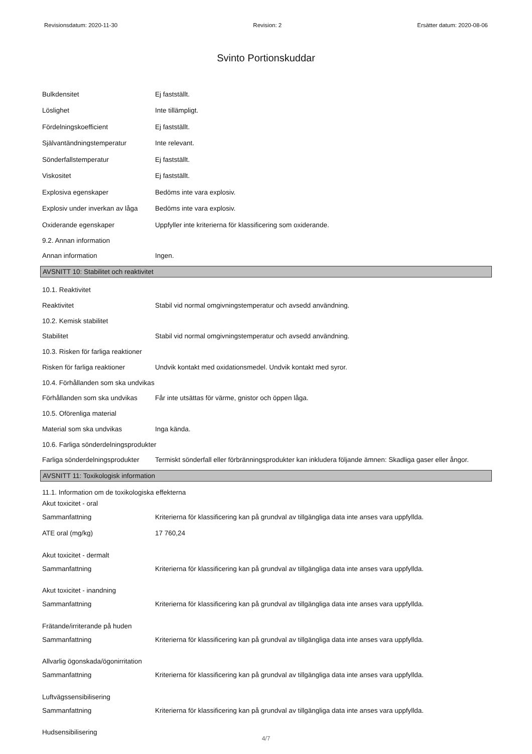Revisionsdatum: 2020-11-30 Revision: 2 Ersätter datum: 2020-08-06
Svinto Portionskuddar
Bulkdensitet Ej fastställt.
Löslighet Inte tillämpligt.
Fördelningskoefficient Ej fastställt.
Självantändningstemperatur Inte relevant.
Sönderfallstemperatur Ej fastställt.
Viskositet Ej fastställt.
Explosiva egenskaper Bedöms inte vara explosiv.
Explosiv under inverkan av låga Bedöms inte vara explosiv.
Oxiderande egenskaper Uppfyller inte kriterierna för klassificering som oxiderande.
9.2. Annan information
Annan information Ingen.
AVSNITT 10: Stabilitet och reaktivitet
10.1. Reaktivitet
Reaktivitet Stabil vid normal omgivningstemperatur och avsedd användning.
10.2. Kemisk stabilitet
Stabilitet Stabil vid normal omgivningstemperatur och avsedd användning.
10.3. Risken för farliga reaktioner
Risken för farliga reaktioner Undvik kontakt med oxidationsmedel. Undvik kontakt med syror.
10.4. Förhållanden som ska undvikas
Förhållanden som ska undvikas Får inte utsättas för värme, gnistor och öppen låga.
10.5. Oförenliga material
Material som ska undvikas Inga kända.
10.6. Farliga sönderdelningsprodukter
Farliga sönderdelningsprodukter Termiskt sönderfall eller förbränningsprodukter kan inkludera följande ämnen: Skadliga gaser eller ångor.
AVSNITT 11: Toxikologisk information
11.1. Information om de toxikologiska effekterna
Akut toxicitet - oral
Sammanfattning Kriterierna för klassificering kan på grundval av tillgängliga data inte anses vara uppfyllda.
ATE oral (mg/kg) 17 760,24
Akut toxicitet - dermalt
Sammanfattning Kriterierna för klassificering kan på grundval av tillgängliga data inte anses vara uppfyllda.
Akut toxicitet - inandning
Sammanfattning Kriterierna för klassificering kan på grundval av tillgängliga data inte anses vara uppfyllda.
Frätande/irriterande på huden
Sammanfattning Kriterierna för klassificering kan på grundval av tillgängliga data inte anses vara uppfyllda.
Allvarlig ögonskada/ögonirritation
Sammanfattning Kriterierna för klassificering kan på grundval av tillgängliga data inte anses vara uppfyllda.
Luftvägssensibilisering
Sammanfattning Kriterierna för klassificering kan på grundval av tillgängliga data inte anses vara uppfyllda.
Hudsensibilisering
4/7